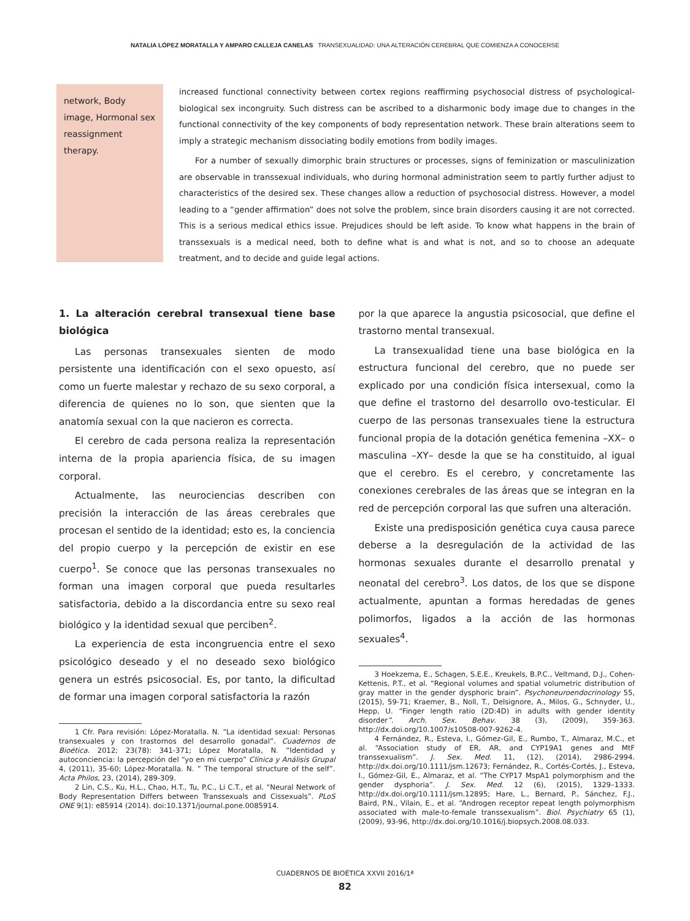NATALIA LÓPEZ MORATALLA Y AMPARO CALLEJA CANELAS TRANSEXUALIDAD: UNA ALTERACIÓN CEREBRAL QUE COMIENZA A CONOCERSE
network, Body image, Hormonal sex reassignment therapy.
increased functional connectivity between cortex regions reaffirming psychosocial distress of psychological-biological sex incongruity. Such distress can be ascribed to a disharmonic body image due to changes in the functional connectivity of the key components of body representation network. These brain alterations seem to imply a strategic mechanism dissociating bodily emotions from bodily images.
For a number of sexually dimorphic brain structures or processes, signs of feminization or masculinization are observable in transsexual individuals, who during hormonal administration seem to partly further adjust to characteristics of the desired sex. These changes allow a reduction of psychosocial distress. However, a model leading to a “gender affirmation” does not solve the problem, since brain disorders causing it are not corrected. This is a serious medical ethics issue. Prejudices should be left aside. To know what happens in the brain of transsexuals is a medical need, both to define what is and what is not, and so to choose an adequate treatment, and to decide and guide legal actions.
1. La alteración cerebral transexual tiene base biológica
Las personas transexuales sienten de modo persistente una identificación con el sexo opuesto, así como un fuerte malestar y rechazo de su sexo corporal, a diferencia de quienes no lo son, que sienten que la anatomía sexual con la que nacieron es correcta.
El cerebro de cada persona realiza la representación interna de la propia apariencia física, de su imagen corporal.
Actualmente, las neurociencias describen con precisión la interacción de las áreas cerebrales que procesan el sentido de la identidad; esto es, la conciencia del propio cuerpo y la percepción de existir en ese cuerpo<sup>1</sup>. Se conoce que las personas transexuales no forman una imagen corporal que pueda resultarles satisfactoria, debido a la discordancia entre su sexo real biológico y la identidad sexual que perciben<sup>2</sup>.
La experiencia de esta incongruencia entre el sexo psicológico deseado y el no deseado sexo biológico genera un estrés psicosocial. Es, por tanto, la dificultad de formar una imagen corporal satisfactoria la razón
1 Cfr. Para revisión: López-Moratalla. N. “La identidad sexual: Personas transexuales y con trastornos del desarrollo gonadal”. Cuadernos de Bioética. 2012; 23(78): 341-371; López Moratalla, N. “Identidad y autoconciencia: la percepción del “yo en mi cuerpo” Clínica y Análisis Grupal 4, (2011), 35-60; López-Moratalla. N. ” The temporal structure of the self”. Acta Philos, 23, (2014), 289-309.
2 Lin, C.S., Ku, H.L., Chao, H.T., Tu, P.C., Li C.T., et al. “Neural Network of Body Representation Differs between Transsexuals and Cissexuals”. PLoS ONE 9(1): e85914 (2014). doi:10.1371/journal.pone.0085914.
por la que aparece la angustia psicosocial, que define el trastorno mental transexual.
La transexualidad tiene una base biológica en la estructura funcional del cerebro, que no puede ser explicado por una condición física intersexual, como la que define el trastorno del desarrollo ovo-testicular. El cuerpo de las personas transexuales tiene la estructura funcional propia de la dotación genética femenina –XX– o masculina –XY– desde la que se ha constituido, al igual que el cerebro. Es el cerebro, y concretamente las conexiones cerebrales de las áreas que se integran en la red de percepción corporal las que sufren una alteración.
Existe una predisposición genética cuya causa parece deberse a la desregulación de la actividad de las hormonas sexuales durante el desarrollo prenatal y neonatal del cerebro<sup>3</sup>. Los datos, de los que se dispone actualmente, apuntan a formas heredadas de genes polimorfos, ligados a la acción de las hormonas sexuales<sup>4</sup>.
3 Hoekzema, E., Schagen, S.E.E., Kreukels, B.P.C., Veltmand, D.J., Cohen-Kettenis, P.T., et al. “Regional volumes and spatial volumetric distribution of gray matter in the gender dysphoric brain”. Psychoneuroendocrinology 55, (2015), 59-71; Kraemer, B., Noll, T., Delsignore, A., Milos, G., Schnyder, U., Hepp, U. “Finger length ratio (2D:4D) in adults with gender identity disorder”. Arch. Sex. Behav. 38 (3), (2009), 359-363. http://dx.doi.org/10.1007/s10508-007-9262-4.
4 Fernández, R., Esteva, I., Gómez-Gil, E., Rumbo, T., Almaraz, M.C., et al. “Association study of ER, AR, and CYP19A1 genes and MtF transsexualism”. J. Sex. Med. 11, (12), (2014), 2986-2994. http://dx.doi.org/10.1111/jsm.12673; Fernández, R., Cortés-Cortés, J., Esteva, I., Gómez-Gil, E., Almaraz, et al. “The CYP17 MspA1 polymorphism and the gender dysphoria”. J. Sex. Med. 12 (6), (2015), 1329–1333. http://dx.doi.org/10.1111/jsm.12895; Hare, L., Bernard, P., Sánchez, F.J., Baird, P.N., Vilain, E., et al. “Androgen receptor repeat length polymorphism associated with male-to-female transsexualism”. Biol. Psychiatry 65 (1), (2009), 93-96, http://dx.doi.org/10.1016/j.biopsych.2008.08.033.
CUADERNOS DE BIOÉTICA XXVII 2016/1ª
82